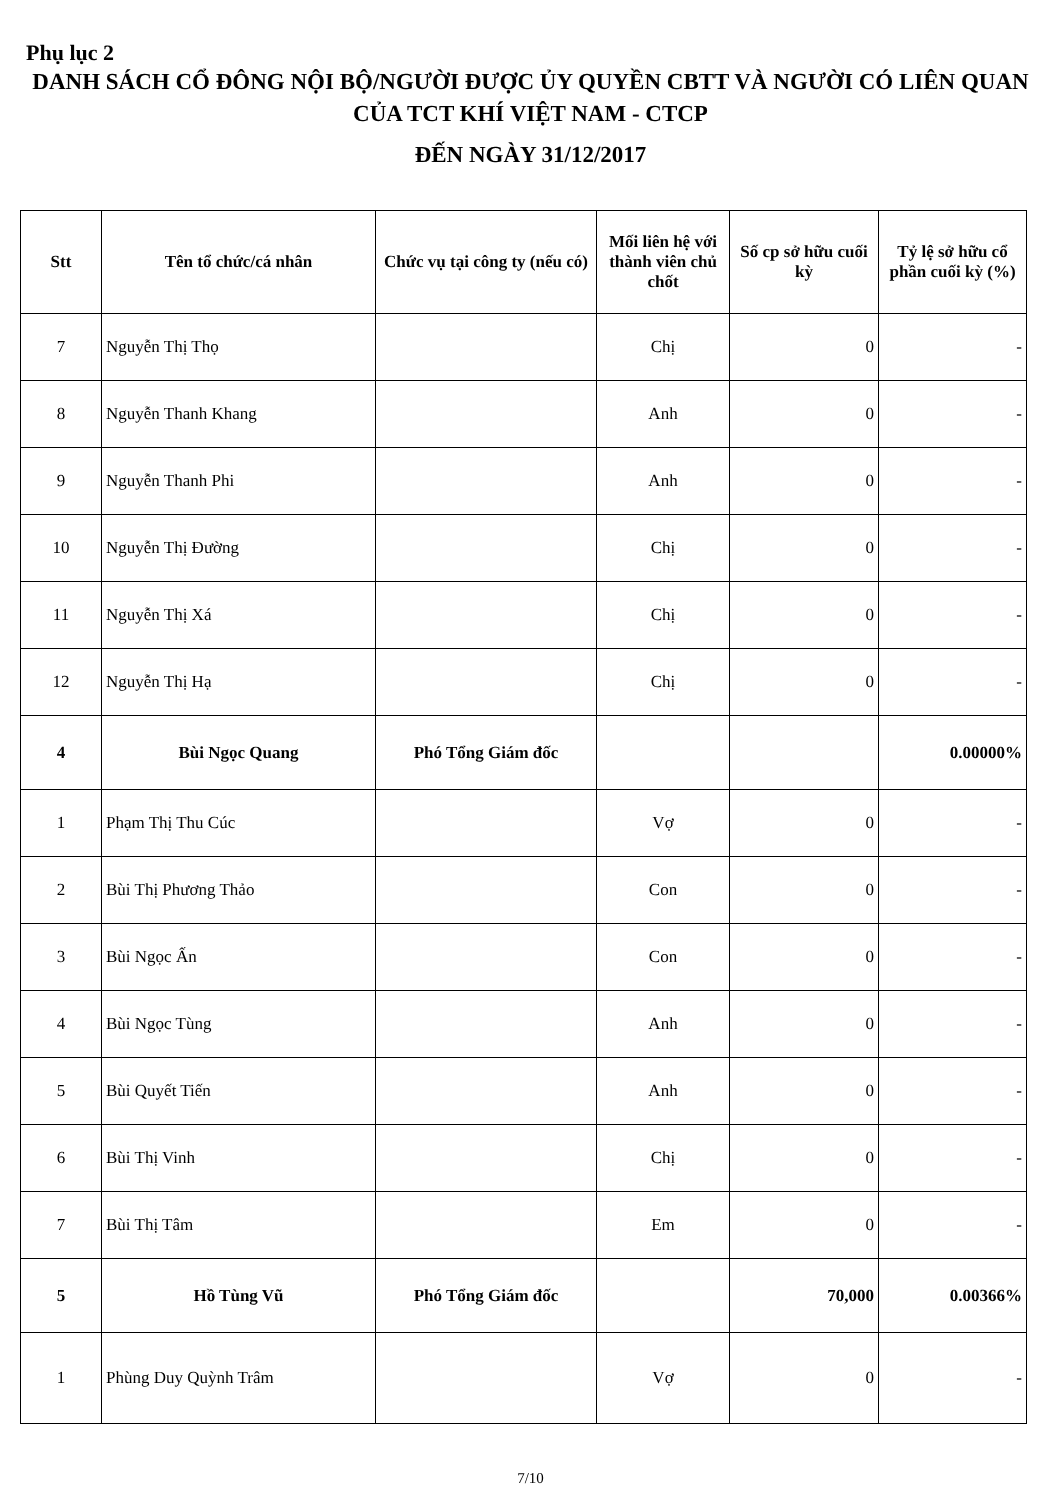Phụ lục 2
DANH SÁCH CỔ ĐÔNG NỘI BỘ/NGƯỜI ĐƯỢC ỦY QUYỀN CBTT VÀ NGƯỜI CÓ LIÊN QUAN CỦA TCT KHÍ VIỆT NAM - CTCP
ĐẾN NGÀY 31/12/2017
| Stt | Tên tổ chức/cá nhân | Chức vụ tại công ty (nếu có) | Mối liên hệ với thành viên chủ chốt | Số cp sở hữu cuối kỳ | Tỷ lệ sở hữu cổ phần cuối kỳ (%) |
| --- | --- | --- | --- | --- | --- |
| 7 | Nguyễn Thị Thọ | | Chị | 0 | - |
| 8 | Nguyễn Thanh Khang | | Anh | 0 | - |
| 9 | Nguyễn Thanh Phi | | Anh | 0 | - |
| 10 | Nguyễn Thị Đường | | Chị | 0 | - |
| 11 | Nguyễn Thị Xá | | Chị | 0 | - |
| 12 | Nguyễn Thị Hạ | | Chị | 0 | - |
| 4 | Bùi Ngọc Quang | Phó Tổng Giám đốc | | | 0.00000% |
| 1 | Phạm Thị Thu Cúc | | Vợ | 0 | - |
| 2 | Bùi Thị Phương Thảo | | Con | 0 | - |
| 3 | Bùi Ngọc Ấn | | Con | 0 | - |
| 4 | Bùi Ngọc Tùng | | Anh | 0 | - |
| 5 | Bùi Quyết Tiến | | Anh | 0 | - |
| 6 | Bùi Thị Vinh | | Chị | 0 | - |
| 7 | Bùi Thị Tâm | | Em | 0 | - |
| 5 | Hồ Tùng Vũ | Phó Tổng Giám đốc | | 70,000 | 0.00366% |
| 1 | Phùng Duy Quỳnh Trâm | | Vợ | 0 | - |
7/10